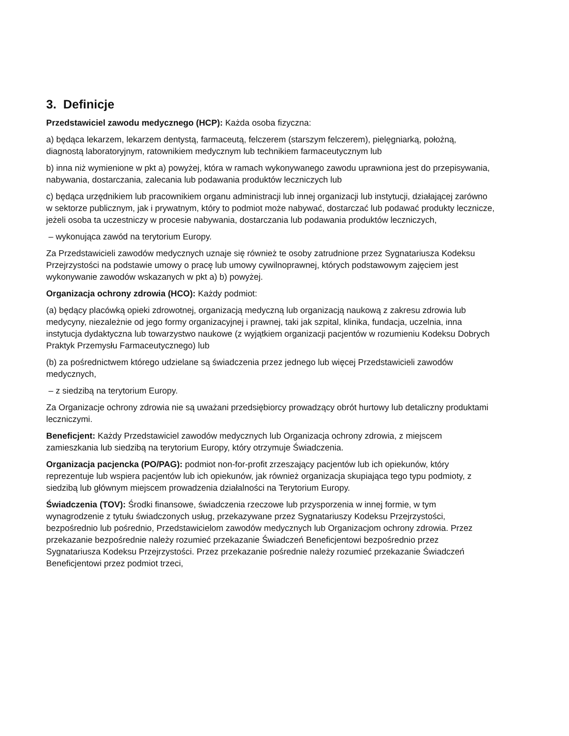3. Definicje
Przedstawiciel zawodu medycznego (HCP): Każda osoba fizyczna:
a) będąca lekarzem, lekarzem dentystą, farmaceutą, felczerem (starszym felczerem), pielęgniarką, położną, diagnostą laboratoryjnym, ratownikiem medycznym lub technikiem farmaceutycznym lub
b) inna niż wymienione w pkt a) powyżej, która w ramach wykonywanego zawodu uprawniona jest do przepisywania, nabywania, dostarczania, zalecania lub podawania produktów leczniczych lub
c) będąca urzędnikiem lub pracownikiem organu administracji lub innej organizacji lub instytucji, działającej zarówno w sektorze publicznym, jak i prywatnym, który to podmiot może nabywać, dostarczać lub podawać produkty lecznicze, jeżeli osoba ta uczestniczy w procesie nabywania, dostarczania lub podawania produktów leczniczych,
– wykonująca zawód na terytorium Europy.
Za Przedstawicieli zawodów medycznych uznaje się również te osoby zatrudnione przez Sygnatariusza Kodeksu Przejrzystości na podstawie umowy o pracę lub umowy cywilnoprawnej, których podstawowym zajęciem jest wykonywanie zawodów wskazanych w pkt a) b) powyżej.
Organizacja ochrony zdrowia (HCO): Każdy podmiot:
(a) będący placówką opieki zdrowotnej, organizacją medyczną lub organizacją naukową z zakresu zdrowia lub medycyny, niezależnie od jego formy organizacyjnej i prawnej, taki jak szpital, klinika, fundacja, uczelnia, inna instytucja dydaktyczna lub towarzystwo naukowe (z wyjątkiem organizacji pacjentów w rozumieniu Kodeksu Dobrych Praktyk Przemysłu Farmaceutycznego) lub
(b) za pośrednictwem którego udzielane są świadczenia przez jednego lub więcej Przedstawicieli zawodów medycznych,
– z siedzibą na terytorium Europy.
Za Organizacje ochrony zdrowia nie są uważani przedsiębiorcy prowadzący obrót hurtowy lub detaliczny produktami leczniczymi.
Beneficjent: Każdy Przedstawiciel zawodów medycznych lub Organizacja ochrony zdrowia, z miejscem zamieszkania lub siedzibą na terytorium Europy, który otrzymuje Świadczenia.
Organizacja pacjencka (PO/PAG): podmiot non-for-profit zrzeszający pacjentów lub ich opiekunów, który reprezentuje lub wspiera pacjentów lub ich opiekunów, jak również organizacja skupiająca tego typu podmioty, z siedzibą lub głównym miejscem prowadzenia działalności na Terytorium Europy.
Świadczenia (TOV): Środki finansowe, świadczenia rzeczowe lub przysporzenia w innej formie, w tym wynagrodzenie z tytułu świadczonych usług, przekazywane przez Sygnatariuszy Kodeksu Przejrzystości, bezpośrednio lub pośrednio, Przedstawicielom zawodów medycznych lub Organizacjom ochrony zdrowia. Przez przekazanie bezpośrednie należy rozumieć przekazanie Świadczeń Beneficjentowi bezpośrednio przez Sygnatariusza Kodeksu Przejrzystości. Przez przekazanie pośrednie należy rozumieć przekazanie Świadczeń Beneficjentowi przez podmiot trzeci,